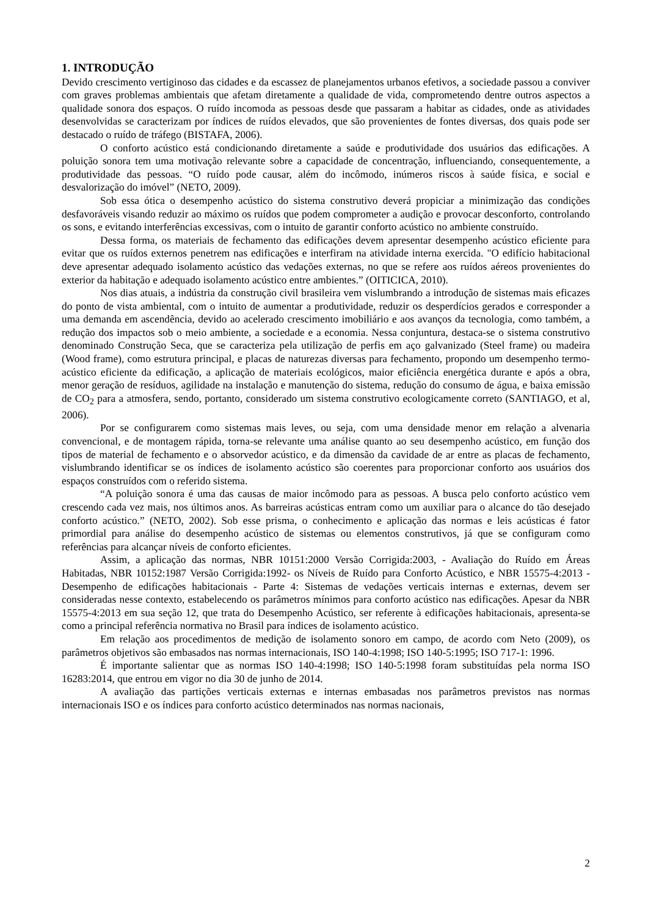1. INTRODUÇÃO
Devido crescimento vertiginoso das cidades e da escassez de planejamentos urbanos efetivos, a sociedade passou a conviver com graves problemas ambientais que afetam diretamente a qualidade de vida, comprometendo dentre outros aspectos a qualidade sonora dos espaços. O ruído incomoda as pessoas desde que passaram a habitar as cidades, onde as atividades desenvolvidas se caracterizam por índices de ruídos elevados, que são provenientes de fontes diversas, dos quais pode ser destacado o ruído de tráfego (BISTAFA, 2006).
O conforto acústico está condicionando diretamente a saúde e produtividade dos usuários das edificações. A poluição sonora tem uma motivação relevante sobre a capacidade de concentração, influenciando, consequentemente, a produtividade das pessoas. “O ruído pode causar, além do incômodo, inúmeros riscos à saúde física, e social e desvalorização do imóvel” (NETO, 2009).
Sob essa ótica o desempenho acústico do sistema construtivo deverá propiciar a minimização das condições desfavoráveis visando reduzir ao máximo os ruídos que podem comprometer a audição e provocar desconforto, controlando os sons, e evitando interferências excessivas, com o intuito de garantir conforto acústico no ambiente construído.
Dessa forma, os materiais de fechamento das edificações devem apresentar desempenho acústico eficiente para evitar que os ruídos externos penetrem nas edificações e interfiram na atividade interna exercida. "O edifício habitacional deve apresentar adequado isolamento acústico das vedações externas, no que se refere aos ruídos aéreos provenientes do exterior da habitação e adequado isolamento acústico entre ambientes.” (OITICICA, 2010).
Nos dias atuais, a indústria da construção civil brasileira vem vislumbrando a introdução de sistemas mais eficazes do ponto de vista ambiental, com o intuito de aumentar a produtividade, reduzir os desperdícios gerados e corresponder a uma demanda em ascendência, devido ao acelerado crescimento imobiliário e aos avanços da tecnologia, como também, a redução dos impactos sob o meio ambiente, a sociedade e a economia. Nessa conjuntura, destaca-se o sistema construtivo denominado Construção Seca, que se caracteriza pela utilização de perfis em aço galvanizado (Steel frame) ou madeira (Wood frame), como estrutura principal, e placas de naturezas diversas para fechamento, propondo um desempenho termo-acústico eficiente da edificação, a aplicação de materiais ecológicos, maior eficiência energética durante e após a obra, menor geração de resíduos, agilidade na instalação e manutenção do sistema, redução do consumo de água, e baixa emissão de CO<sub>2</sub> para a atmosfera, sendo, portanto, considerado um sistema construtivo ecologicamente correto (SANTIAGO, et al, 2006).
Por se configurarem como sistemas mais leves, ou seja, com uma densidade menor em relação a alvenaria convencional, e de montagem rápida, torna-se relevante uma análise quanto ao seu desempenho acústico, em função dos tipos de material de fechamento e o absorvedor acústico, e da dimensão da cavidade de ar entre as placas de fechamento, vislumbrando identificar se os índices de isolamento acústico são coerentes para proporcionar conforto aos usuários dos espaços construídos com o referido sistema.
“A poluição sonora é uma das causas de maior incômodo para as pessoas. A busca pelo conforto acústico vem crescendo cada vez mais, nos últimos anos. As barreiras acústicas entram como um auxiliar para o alcance do tão desejado conforto acústico.” (NETO, 2002). Sob esse prisma, o conhecimento e aplicação das normas e leis acústicas é fator primordial para análise do desempenho acústico de sistemas ou elementos construtivos, já que se configuram como referências para alcançar níveis de conforto eficientes.
Assim, a aplicação das normas, NBR 10151:2000 Versão Corrigida:2003, - Avaliação do Ruído em Áreas Habitadas, NBR 10152:1987 Versão Corrigida:1992- os Níveis de Ruído para Conforto Acústico, e NBR 15575-4:2013 - Desempenho de edificações habitacionais - Parte 4: Sistemas de vedações verticais internas e externas, devem ser consideradas nesse contexto, estabelecendo os parâmetros mínimos para conforto acústico nas edificações. Apesar da NBR 15575-4:2013 em sua seção 12, que trata do Desempenho Acústico, ser referente à edificações habitacionais, apresenta-se como a principal referência normativa no Brasil para índices de isolamento acústico.
Em relação aos procedimentos de medição de isolamento sonoro em campo, de acordo com Neto (2009), os parâmetros objetivos são embasados nas normas internacionais, ISO 140-4:1998; ISO 140-5:1995; ISO 717-1: 1996.
É importante salientar que as normas ISO 140-4:1998; ISO 140-5:1998 foram substituídas pela norma ISO 16283:2014, que entrou em vigor no dia 30 de junho de 2014.
A avaliação das partições verticais externas e internas embasadas nos parâmetros previstos nas normas internacionais ISO e os índices para conforto acústico determinados nas normas nacionais,
2